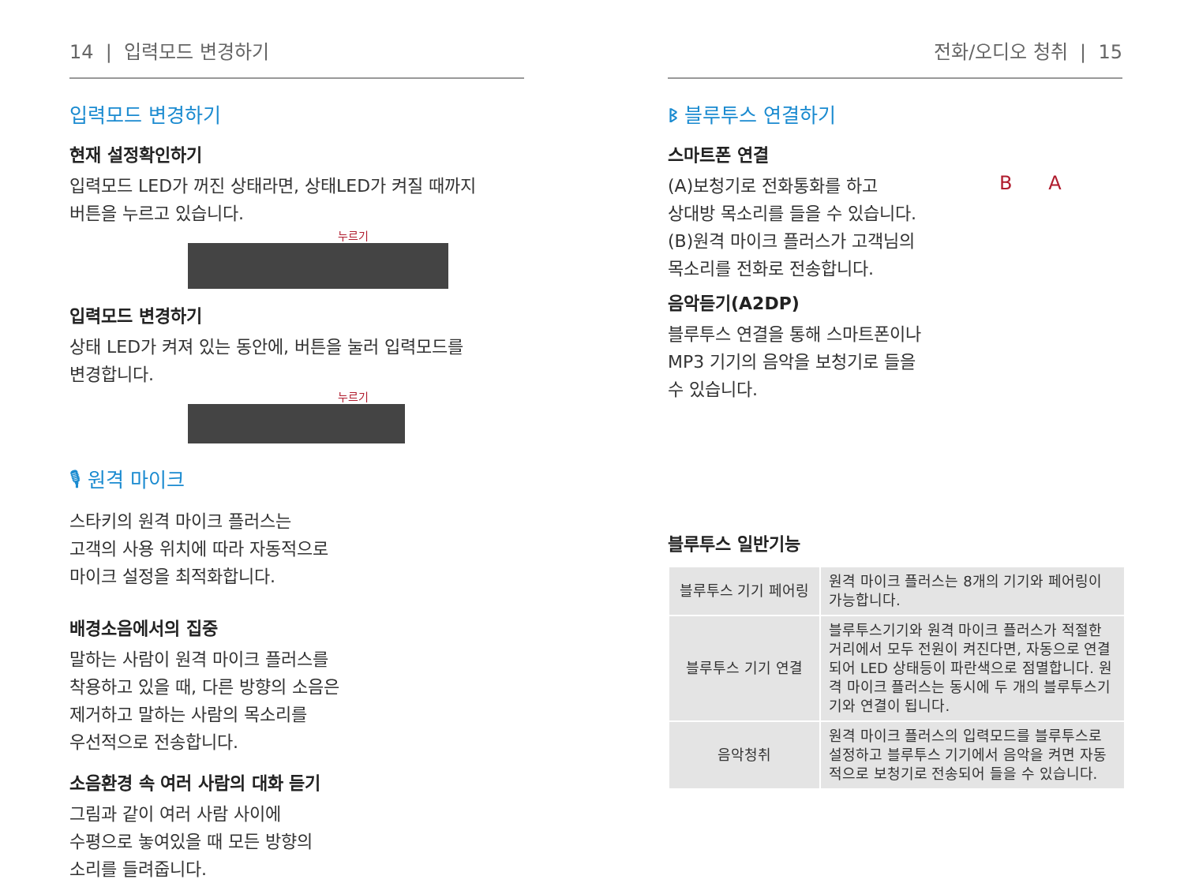14 | 입력모드 변경하기
입력모드 변경하기
현재 설정확인하기
입력모드 LED가 꺼진 상태라면, 상태LED가 켜질 때까지
버튼을 누르고 있습니다.
누르기
입력모드 변경하기
상태 LED가 켜져 있는 동안에, 버튼을 눌러 입력모드를
변경합니다.
누르기
🎙 원격 마이크
스타키의 원격 마이크 플러스는
고객의 사용 위치에 따라 자동적으로
마이크 설정을 최적화합니다.
배경소음에서의 집중
말하는 사람이 원격 마이크 플러스를
착용하고 있을 때, 다른 방향의 소음은
제거하고 말하는 사람의 목소리를
우선적으로 전송합니다.
소음환경 속 여러 사람의 대화 듣기
그림과 같이 여러 사람 사이에
수평으로 놓여있을 때 모든 방향의
소리를 들려줍니다.
전화/오디오 청취 | 15
ᛒ 블루투스 연결하기
스마트폰 연결
(A)보청기로 전화통화를 하고
상대방 목소리를 들을 수 있습니다.
(B)원격 마이크 플러스가 고객님의
목소리를 전화로 전송합니다.
B A
음악듣기(A2DP)
블루투스 연결을 통해 스마트폰이나
MP3 기기의 음악을 보청기로 들을
수 있습니다.
블루투스 일반기능
| 블루투스 기기 페어링 | 원격 마이크 플러스는 8개의 기기와 페어링이 가능합니다. |
| 블루투스 기기 연결 | 블루투스기기와 원격 마이크 플러스가 적절한 거리에서 모두 전원이 켜진다면, 자동으로 연결되어 LED 상태등이 파란색으로 점멸합니다. 원격 마이크 플러스는 동시에 두 개의 블루투스기기와 연결이 됩니다. |
| 음악청취 | 원격 마이크 플러스의 입력모드를 블루투스로 설정하고 블루투스 기기에서 음악을 켜면 자동적으로 보청기로 전송되어 들을 수 있습니다. |